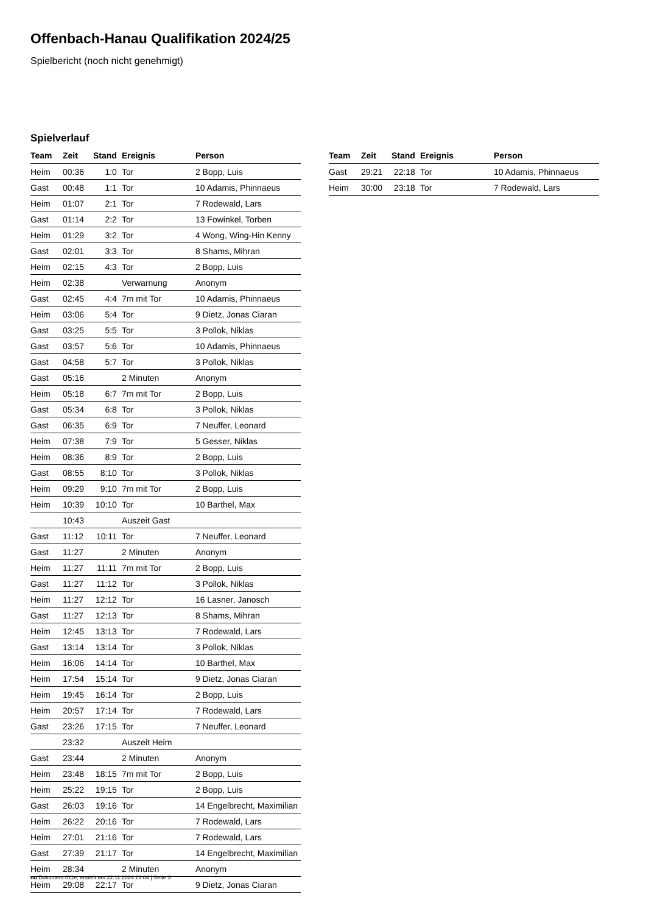Offenbach-Hanau Qualifikation 2024/25
Spielbericht (noch nicht genehmigt)
Spielverlauf
| Team | Zeit | Stand | Ereignis | Person |
| --- | --- | --- | --- | --- |
| Heim | 00:36 | 1:0 | Tor | 2 Bopp, Luis |
| Gast | 00:48 | 1:1 | Tor | 10 Adamis, Phinnaeus |
| Heim | 01:07 | 2:1 | Tor | 7 Rodewald, Lars |
| Gast | 01:14 | 2:2 | Tor | 13 Fowinkel, Torben |
| Heim | 01:29 | 3:2 | Tor | 4 Wong, Wing-Hin Kenny |
| Gast | 02:01 | 3:3 | Tor | 8 Shams, Mihran |
| Heim | 02:15 | 4:3 | Tor | 2 Bopp, Luis |
| Heim | 02:38 | | Verwarnung | Anonym |
| Gast | 02:45 | 4:4 | 7m mit Tor | 10 Adamis, Phinnaeus |
| Heim | 03:06 | 5:4 | Tor | 9 Dietz, Jonas Ciaran |
| Gast | 03:25 | 5:5 | Tor | 3 Pollok, Niklas |
| Gast | 03:57 | 5:6 | Tor | 10 Adamis, Phinnaeus |
| Gast | 04:58 | 5:7 | Tor | 3 Pollok, Niklas |
| Gast | 05:16 | | 2 Minuten | Anonym |
| Heim | 05:18 | 6:7 | 7m mit Tor | 2 Bopp, Luis |
| Gast | 05:34 | 6:8 | Tor | 3 Pollok, Niklas |
| Gast | 06:35 | 6:9 | Tor | 7 Neuffer, Leonard |
| Heim | 07:38 | 7:9 | Tor | 5 Gesser, Niklas |
| Heim | 08:36 | 8:9 | Tor | 2 Bopp, Luis |
| Gast | 08:55 | 8:10 | Tor | 3 Pollok, Niklas |
| Heim | 09:29 | 9:10 | 7m mit Tor | 2 Bopp, Luis |
| Heim | 10:39 | 10:10 | Tor | 10 Barthel, Max |
| | 10:43 | | Auszeit Gast | |
| Gast | 11:12 | 10:11 | Tor | 7 Neuffer, Leonard |
| Gast | 11:27 | | 2 Minuten | Anonym |
| Heim | 11:27 | 11:11 | 7m mit Tor | 2 Bopp, Luis |
| Gast | 11:27 | 11:12 | Tor | 3 Pollok, Niklas |
| Heim | 11:27 | 12:12 | Tor | 16 Lasner, Janosch |
| Gast | 11:27 | 12:13 | Tor | 8 Shams, Mihran |
| Heim | 12:45 | 13:13 | Tor | 7 Rodewald, Lars |
| Gast | 13:14 | 13:14 | Tor | 3 Pollok, Niklas |
| Heim | 16:06 | 14:14 | Tor | 10 Barthel, Max |
| Heim | 17:54 | 15:14 | Tor | 9 Dietz, Jonas Ciaran |
| Heim | 19:45 | 16:14 | Tor | 2 Bopp, Luis |
| Heim | 20:57 | 17:14 | Tor | 7 Rodewald, Lars |
| Gast | 23:26 | 17:15 | Tor | 7 Neuffer, Leonard |
| | 23:32 | | Auszeit Heim | |
| Gast | 23:44 | | 2 Minuten | Anonym |
| Heim | 23:48 | 18:15 | 7m mit Tor | 2 Bopp, Luis |
| Heim | 25:22 | 19:15 | Tor | 2 Bopp, Luis |
| Gast | 26:03 | 19:16 | Tor | 14 Engelbrecht, Maximilian |
| Heim | 26:22 | 20:16 | Tor | 7 Rodewald, Lars |
| Heim | 27:01 | 21:16 | Tor | 7 Rodewald, Lars |
| Gast | 27:39 | 21:17 | Tor | 14 Engelbrecht, Maximilian |
| Heim | 28:34 | | 2 Minuten | Anonym |
| Heim | 29:08 | 22:17 | Tor | 9 Dietz, Jonas Ciaran |
| Team | Zeit | Stand | Ereignis | Person |
| --- | --- | --- | --- | --- |
| Gast | 29:21 | 22:18 | Tor | 10 Adamis, Phinnaeus |
| Heim | 30:00 | 23:18 | Tor | 7 Rodewald, Lars |
nu.Dokument 011e, erstellt am 22.11.2024 23:04 | Seite 3